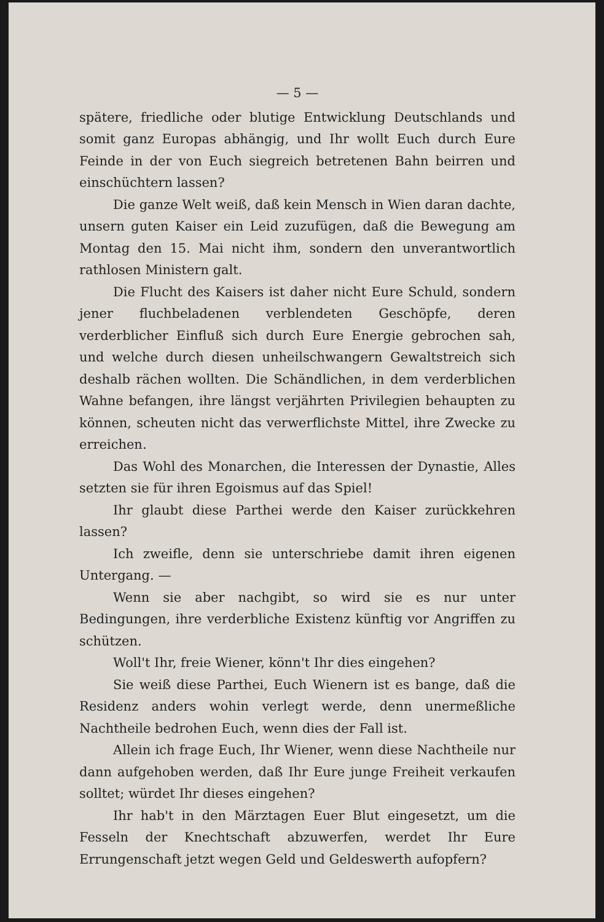— 5 —
spätere, friedliche oder blutige Entwicklung Deutschlands und somit ganz Europas abhängig, und Ihr wollt Euch durch Eure Feinde in der von Euch siegreich betretenen Bahn beirren und einschüchtern lassen?
Die ganze Welt weiß, daß kein Mensch in Wien daran dachte, unsern guten Kaiser ein Leid zuzufügen, daß die Bewegung am Montag den 15. Mai nicht ihm, sondern den unverantwortlich rathlosen Ministern galt.
Die Flucht des Kaisers ist daher nicht Eure Schuld, sondern jener fluchbeladenen verblendeten Geschöpfe, deren verderblicher Einfluß sich durch Eure Energie gebrochen sah, und welche durch diesen unheilschwangern Gewaltstreich sich deshalb rächen wollten. Die Schändlichen, in dem verderblichen Wahne befangen, ihre längst verjährten Privilegien behaupten zu können, scheuten nicht das verwerflichste Mittel, ihre Zwecke zu erreichen.
Das Wohl des Monarchen, die Interessen der Dynastie, Alles setzten sie für ihren Egoismus auf das Spiel!
Ihr glaubt diese Parthei werde den Kaiser zurückkehren lassen?
Ich zweifle, denn sie unterschriebe damit ihren eigenen Untergang. —
Wenn sie aber nachgibt, so wird sie es nur unter Bedingungen, ihre verderbliche Existenz künftig vor Angriffen zu schützen.
Woll't Ihr, freie Wiener, könn't Ihr dies eingehen?
Sie weiß diese Parthei, Euch Wienern ist es bange, daß die Residenz anders wohin verlegt werde, denn unermeßliche Nachtheile bedrohen Euch, wenn dies der Fall ist.
Allein ich frage Euch, Ihr Wiener, wenn diese Nachtheile nur dann aufgehoben werden, daß Ihr Eure junge Freiheit verkaufen solltet; würdet Ihr dieses eingehen?
Ihr hab't in den Märztagen Euer Blut eingesetzt, um die Fesseln der Knechtschaft abzuwerfen, werdet Ihr Eure Errungenschaft jetzt wegen Geld und Geldeswerth aufopfern?